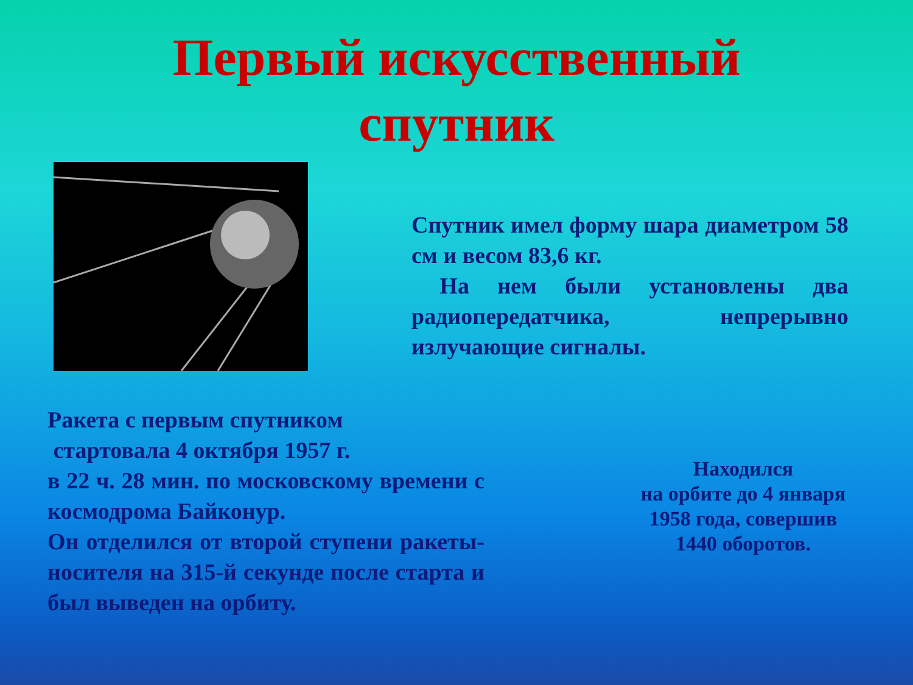Первый искусственный
спутник
Спутник имел форму шара диаметром 58 см и весом 83,6 кг.
На нем были установлены два радиопередатчика, непрерывно излучающие сигналы.
Ракета с первым спутником
стартовала 4 октября 1957 г.
в 22 ч. 28 мин. по московскому времени с космодрома Байконур.
Он отделился от второй ступени ракеты-носителя на 315-й секунде после старта и был выведен на орбиту.
Находился
на орбите до 4 января 1958 года, совершив
1440 оборотов.